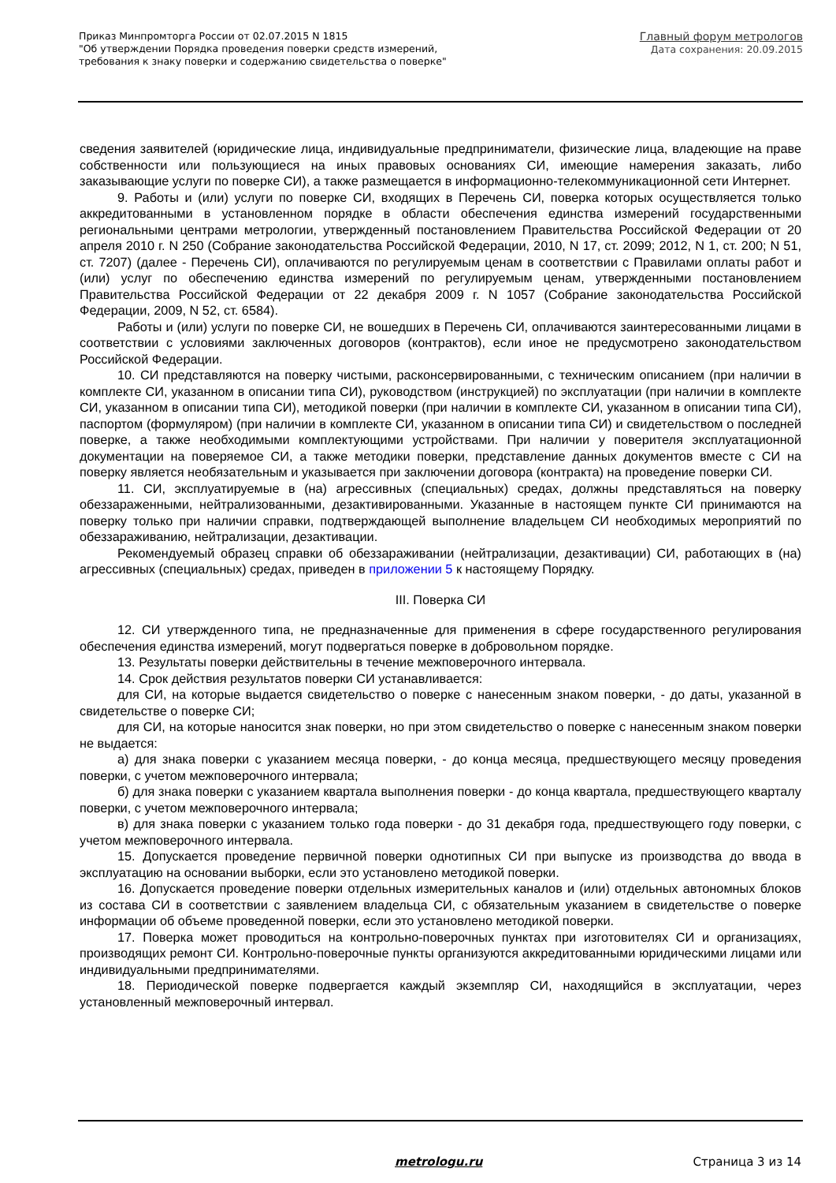Приказ Минпромторга России от 02.07.2015 N 1815
"Об утверждении Порядка проведения поверки средств измерений,
требования к знаку поверки и содержанию свидетельства о поверке"
Главный форум метрологов
Дата сохранения: 20.09.2015
сведения заявителей (юридические лица, индивидуальные предприниматели, физические лица, владеющие на праве собственности или пользующиеся на иных правовых основаниях СИ, имеющие намерения заказать, либо заказывающие услуги по поверке СИ), а также размещается в информационно-телекоммуникационной сети Интернет.
9. Работы и (или) услуги по поверке СИ, входящих в Перечень СИ, поверка которых осуществляется только аккредитованными в установленном порядке в области обеспечения единства измерений государственными региональными центрами метрологии, утвержденный постановлением Правительства Российской Федерации от 20 апреля 2010 г. N 250 (Собрание законодательства Российской Федерации, 2010, N 17, ст. 2099; 2012, N 1, ст. 200; N 51, ст. 7207) (далее - Перечень СИ), оплачиваются по регулируемым ценам в соответствии с Правилами оплаты работ и (или) услуг по обеспечению единства измерений по регулируемым ценам, утвержденными постановлением Правительства Российской Федерации от 22 декабря 2009 г. N 1057 (Собрание законодательства Российской Федерации, 2009, N 52, ст. 6584).
Работы и (или) услуги по поверке СИ, не вошедших в Перечень СИ, оплачиваются заинтересованными лицами в соответствии с условиями заключенных договоров (контрактов), если иное не предусмотрено законодательством Российской Федерации.
10. СИ представляются на поверку чистыми, расконсервированными, с техническим описанием (при наличии в комплекте СИ, указанном в описании типа СИ), руководством (инструкцией) по эксплуатации (при наличии в комплекте СИ, указанном в описании типа СИ), методикой поверки (при наличии в комплекте СИ, указанном в описании типа СИ), паспортом (формуляром) (при наличии в комплекте СИ, указанном в описании типа СИ) и свидетельством о последней поверке, а также необходимыми комплектующими устройствами. При наличии у поверителя эксплуатационной документации на поверяемое СИ, а также методики поверки, представление данных документов вместе с СИ на поверку является необязательным и указывается при заключении договора (контракта) на проведение поверки СИ.
11. СИ, эксплуатируемые в (на) агрессивных (специальных) средах, должны представляться на поверку обеззараженными, нейтрализованными, дезактивированными. Указанные в настоящем пункте СИ принимаются на поверку только при наличии справки, подтверждающей выполнение владельцем СИ необходимых мероприятий по обеззараживанию, нейтрализации, дезактивации.
Рекомендуемый образец справки об обеззараживании (нейтрализации, дезактивации) СИ, работающих в (на) агрессивных (специальных) средах, приведен в приложении 5 к настоящему Порядку.
III. Поверка СИ
12. СИ утвержденного типа, не предназначенные для применения в сфере государственного регулирования обеспечения единства измерений, могут подвергаться поверке в добровольном порядке.
13. Результаты поверки действительны в течение межповерочного интервала.
14. Срок действия результатов поверки СИ устанавливается:
для СИ, на которые выдается свидетельство о поверке с нанесенным знаком поверки, - до даты, указанной в свидетельстве о поверке СИ;
для СИ, на которые наносится знак поверки, но при этом свидетельство о поверке с нанесенным знаком поверки не выдается:
а) для знака поверки с указанием месяца поверки, - до конца месяца, предшествующего месяцу проведения поверки, с учетом межповерочного интервала;
б) для знака поверки с указанием квартала выполнения поверки - до конца квартала, предшествующего кварталу поверки, с учетом межповерочного интервала;
в) для знака поверки с указанием только года поверки - до 31 декабря года, предшествующего году поверки, с учетом межповерочного интервала.
15. Допускается проведение первичной поверки однотипных СИ при выпуске из производства до ввода в эксплуатацию на основании выборки, если это установлено методикой поверки.
16. Допускается проведение поверки отдельных измерительных каналов и (или) отдельных автономных блоков из состава СИ в соответствии с заявлением владельца СИ, с обязательным указанием в свидетельстве о поверке информации об объеме проведенной поверки, если это установлено методикой поверки.
17. Поверка может проводиться на контрольно-поверочных пунктах при изготовителях СИ и организациях, производящих ремонт СИ. Контрольно-поверочные пункты организуются аккредитованными юридическими лицами или индивидуальными предпринимателями.
18. Периодической поверке подвергается каждый экземпляр СИ, находящийся в эксплуатации, через установленный межповерочный интервал.
metrologu.ru Страница 3 из 14